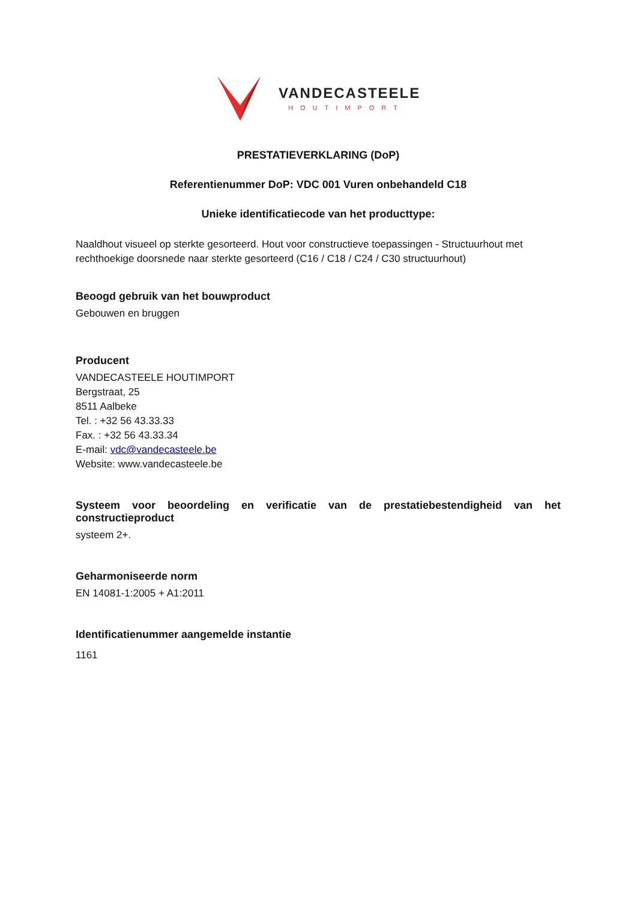VANDECASTEELE
HOUTIMPORT
PRESTATIEVERKLARING (DoP)
Referentienummer DoP: VDC 001 Vuren onbehandeld C18
Unieke identificatiecode van het producttype:
Naaldhout visueel op sterkte gesorteerd. Hout voor constructieve toepassingen - Structuurhout met rechthoekige doorsnede naar sterkte gesorteerd (C16 / C18 / C24 / C30 structuurhout)
Beoogd gebruik van het bouwproduct
Gebouwen en bruggen
Producent
VANDECASTEELE HOUTIMPORT
Bergstraat, 25
8511 Aalbeke
Tel. : +32 56 43.33.33
Fax. : +32 56 43.33.34
E-mail: vdc@vandecasteele.be
Website: www.vandecasteele.be
Systeem voor beoordeling en verificatie van de prestatiebestendigheid van het constructieproduct
systeem 2+.
Geharmoniseerde norm
EN 14081-1:2005 + A1:2011
Identificatienummer aangemelde instantie
1161